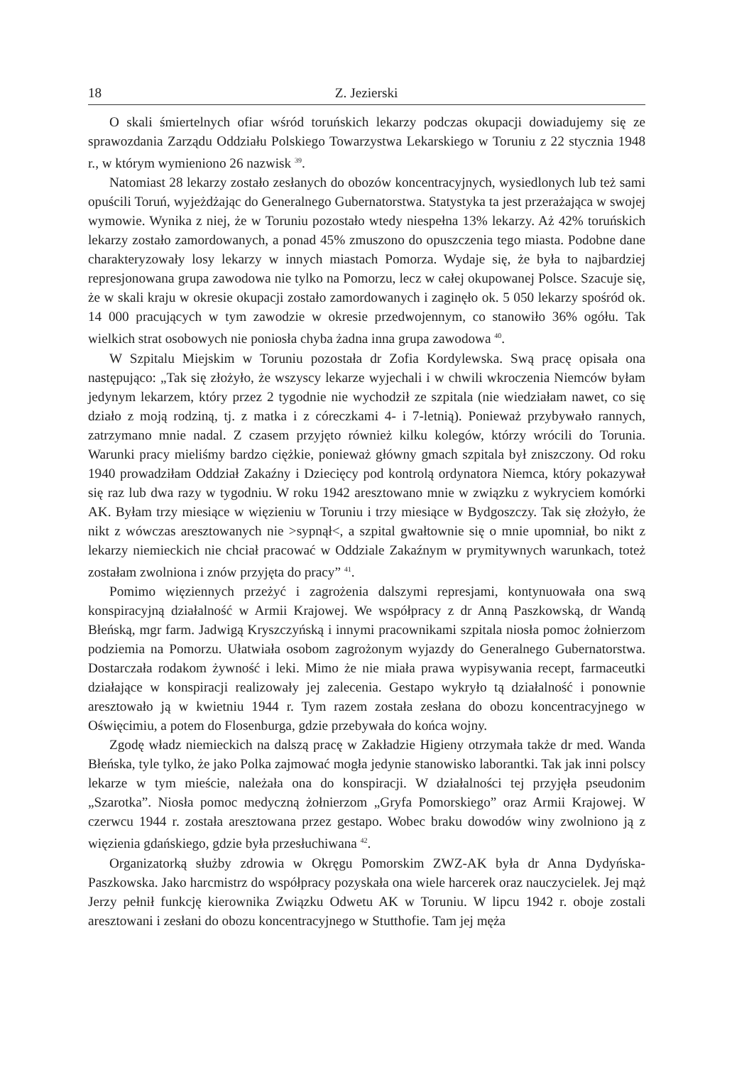18 Z. Jezierski
O skali śmiertelnych ofiar wśród toruńskich lekarzy podczas okupacji dowiadujemy się ze sprawozdania Zarządu Oddziału Polskiego Towarzystwa Lekarskiego w Toruniu z 22 stycznia 1948 r., w którym wymieniono 26 nazwisk <sup>39</sup>.
Natomiast 28 lekarzy zostało zesłanych do obozów koncentracyjnych, wysiedlonych lub też sami opuścili Toruń, wyjeżdżając do Generalnego Gubernatorstwa. Statystyka ta jest przerażająca w swojej wymowie. Wynika z niej, że w Toruniu pozostało wtedy niespełna 13% lekarzy. Aż 42% toruńskich lekarzy zostało zamordowanych, a ponad 45% zmuszono do opuszczenia tego miasta. Podobne dane charakteryzowały losy lekarzy w innych miastach Pomorza. Wydaje się, że była to najbardziej represjonowana grupa zawodowa nie tylko na Pomorzu, lecz w całej okupowanej Polsce. Szacuje się, że w skali kraju w okresie okupacji zostało zamordowanych i zaginęło ok. 5 050 lekarzy spośród ok. 14 000 pracujących w tym zawodzie w okresie przedwojennym, co stanowiło 36% ogółu. Tak wielkich strat osobowych nie poniosła chyba żadna inna grupa zawodowa <sup>40</sup>.
W Szpitalu Miejskim w Toruniu pozostała dr Zofia Kordylewska. Swą pracę opisała ona następująco: „Tak się złożyło, że wszyscy lekarze wyjechali i w chwili wkroczenia Niemców byłam jedynym lekarzem, który przez 2 tygodnie nie wychodził ze szpitala (nie wiedziałam nawet, co się działo z moją rodziną, tj. z matka i z córeczkami 4- i 7-letnią). Ponieważ przybywało rannych, zatrzymano mnie nadal. Z czasem przyjęto również kilku kolegów, którzy wrócili do Torunia. Warunki pracy mieliśmy bardzo ciężkie, ponieważ główny gmach szpitala był zniszczony. Od roku 1940 prowadziłam Oddział Zakaźny i Dziecięcy pod kontrolą ordynatora Niemca, który pokazywał się raz lub dwa razy w tygodniu. W roku 1942 aresztowano mnie w związku z wykryciem komórki AK. Byłam trzy miesiące w więzieniu w Toruniu i trzy miesiące w Bydgoszczy. Tak się złożyło, że nikt z wówczas aresztowanych nie >sypnął<, a szpital gwałtownie się o mnie upomniał, bo nikt z lekarzy niemieckich nie chciał pracować w Oddziale Zakaźnym w prymitywnych warunkach, toteż zostałam zwolniona i znów przyjęta do pracy” <sup>41</sup>.
Pomimo więziennych przeżyć i zagrożenia dalszymi represjami, kontynuowała ona swą konspiracyjną działalność w Armii Krajowej. We współpracy z dr Anną Paszkowską, dr Wandą Błeńską, mgr farm. Jadwigą Kryszczyńską i innymi pracownikami szpitala niosła pomoc żołnierzom podziemia na Pomorzu. Ułatwiała osobom zagrożonym wyjazdy do Generalnego Gubernatorstwa. Dostarczała rodakom żywność i leki. Mimo że nie miała prawa wypisywania recept, farmaceutki działające w konspiracji realizowały jej zalecenia. Gestapo wykryło tą działalność i ponownie aresztowało ją w kwietniu 1944 r. Tym razem została zesłana do obozu koncentracyjnego w Oświęcimiu, a potem do Flosenburga, gdzie przebywała do końca wojny.
Zgodę władz niemieckich na dalszą pracę w Zakładzie Higieny otrzymała także dr med. Wanda Błeńska, tyle tylko, że jako Polka zajmować mogła jedynie stanowisko laborantki. Tak jak inni polscy lekarze w tym mieście, należała ona do konspiracji. W działalności tej przyjęła pseudonim „Szarotka”. Niosła pomoc medyczną żołnierzom „Gryfa Pomorskiego” oraz Armii Krajowej. W czerwcu 1944 r. została aresztowana przez gestapo. Wobec braku dowodów winy zwolniono ją z więzienia gdańskiego, gdzie była przesłuchiwana <sup>42</sup>.
Organizatorką służby zdrowia w Okręgu Pomorskim ZWZ-AK była dr Anna Dydyńska-Paszkowska. Jako harcmistrz do współpracy pozyskała ona wiele harcerek oraz nauczycielek. Jej mąż Jerzy pełnił funkcję kierownika Związku Odwetu AK w Toruniu. W lipcu 1942 r. oboje zostali aresztowani i zesłani do obozu koncentracyjnego w Stutthofie. Tam jej męża